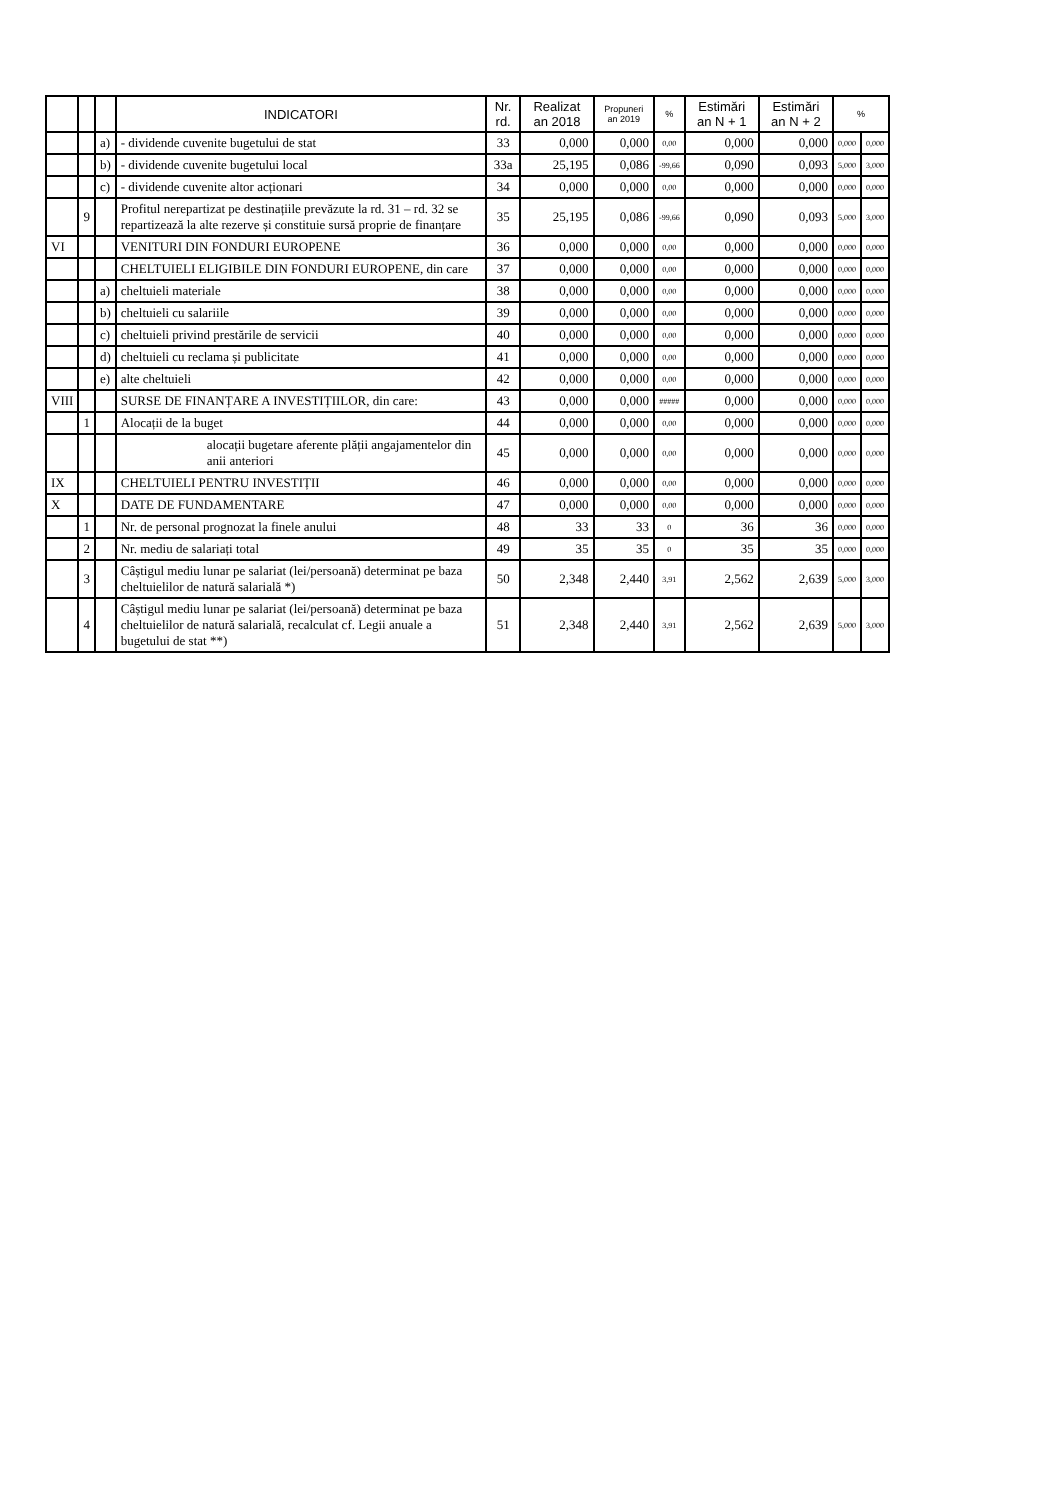| | | | INDICATORI | Nr. rd. | Realizat an 2018 | Propuneri an 2019 | % | Estimări an N + 1 | Estimări an N + 2 | % | |
| --- | --- | --- | --- | --- | --- | --- | --- | --- | --- | --- | --- |
| | | a) | - dividende cuvenite bugetului de stat | 33 | 0,000 | 0,000 | 0,00 | 0,000 | 0,000 | 0,000 | 0,000 |
| | | b) | - dividende cuvenite bugetului local | 33a | 25,195 | 0,086 | -99,66 | 0,090 | 0,093 | 5,000 | 3,000 |
| | | c) | - dividende cuvenite altor acționari | 34 | 0,000 | 0,000 | 0,00 | 0,000 | 0,000 | 0,000 | 0,000 |
| | 9 | | Profitul nerepartizat pe destinațiile prevăzute la rd. 31 – rd. 32 se repartizează la alte rezerve și constituie sursă proprie de finanțare | 35 | 25,195 | 0,086 | -99,66 | 0,090 | 0,093 | 5,000 | 3,000 |
| VI | | | VENITURI DIN FONDURI EUROPENE | 36 | 0,000 | 0,000 | 0,00 | 0,000 | 0,000 | 0,000 | 0,000 |
| | | | CHELTUIELI ELIGIBILE DIN FONDURI EUROPENE, din care | 37 | 0,000 | 0,000 | 0,00 | 0,000 | 0,000 | 0,000 | 0,000 |
| | | a) | cheltuieli materiale | 38 | 0,000 | 0,000 | 0,00 | 0,000 | 0,000 | 0,000 | 0,000 |
| | | b) | cheltuieli cu salariile | 39 | 0,000 | 0,000 | 0,00 | 0,000 | 0,000 | 0,000 | 0,000 |
| | | c) | cheltuieli privind prestările de servicii | 40 | 0,000 | 0,000 | 0,00 | 0,000 | 0,000 | 0,000 | 0,000 |
| | | d) | cheltuieli cu reclama și publicitate | 41 | 0,000 | 0,000 | 0,00 | 0,000 | 0,000 | 0,000 | 0,000 |
| | | e) | alte cheltuieli | 42 | 0,000 | 0,000 | 0,00 | 0,000 | 0,000 | 0,000 | 0,000 |
| VIII | | | SURSE DE FINANȚARE A INVESTIȚIILOR, din care: | 43 | 0,000 | 0,000 | ##### | 0,000 | 0,000 | 0,000 | 0,000 |
| | 1 | | Alocații de la buget | 44 | 0,000 | 0,000 | 0,00 | 0,000 | 0,000 | 0,000 | 0,000 |
| | | | alocații bugetare aferente plății angajamentelor din anii anteriori | 45 | 0,000 | 0,000 | 0,00 | 0,000 | 0,000 | 0,000 | 0,000 |
| IX | | | CHELTUIELI PENTRU INVESTIȚII | 46 | 0,000 | 0,000 | 0,00 | 0,000 | 0,000 | 0,000 | 0,000 |
| X | | | DATE DE FUNDAMENTARE | 47 | 0,000 | 0,000 | 0,00 | 0,000 | 0,000 | 0,000 | 0,000 |
| | 1 | | Nr. de personal prognozat la finele anului | 48 | 33 | 33 | 0 | 36 | 36 | 0,000 | 0,000 |
| | 2 | | Nr. mediu de salariați total | 49 | 35 | 35 | 0 | 35 | 35 | 0,000 | 0,000 |
| | 3 | | Câștigul mediu lunar pe salariat (lei/persoană) determinat pe baza cheltuielilor de natură salarială *) | 50 | 2,348 | 2,440 | 3,91 | 2,562 | 2,639 | 5,000 | 3,000 |
| | 4 | | Câștigul mediu lunar pe salariat (lei/persoană) determinat pe baza cheltuielilor de natură salarială, recalculat cf. Legii anuale a bugetului de stat **) | 51 | 2,348 | 2,440 | 3,91 | 2,562 | 2,639 | 5,000 | 3,000 |